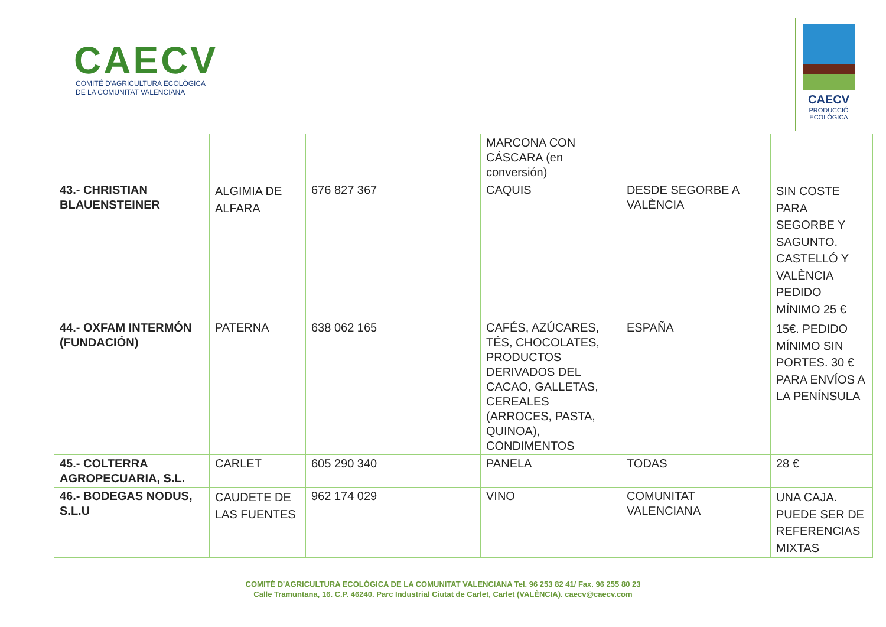CAECV
COMITÉ D'AGRICULTURA ECOLÒGICA
DE LA COMUNITAT VALENCIANA
CAECV
PRODUCCIÓ
ECOLÒGICA
| | | | MARCONA CON CÁSCARA (en conversión) | | |
| 43.- CHRISTIAN BLAUENSTEINER | ALGIMIA DE ALFARA | 676 827 367 | CAQUIS | DESDE SEGORBE A VALÈNCIA | SIN COSTE PARA SEGORBE Y SAGUNTO. CASTELLÓ Y VALÈNCIA PEDIDO MÍNIMO 25 € |
| 44.- OXFAM INTERMÓN (FUNDACIÓN) | PATERNA | 638 062 165 | CAFÉS, AZÚCARES, TÉS, CHOCOLATES, PRODUCTOS DERIVADOS DEL CACAO, GALLETAS, CEREALES (ARROCES, PASTA, QUINOA), CONDIMENTOS | ESPAÑA | 15€. PEDIDO MÍNIMO SIN PORTES. 30 € PARA ENVÍOS A LA PENÍNSULA |
| 45.- COLTERRA AGROPECUARIA, S.L. | CARLET | 605 290 340 | PANELA | TODAS | 28 € |
| 46.- BODEGAS NODUS, S.L.U | CAUDETE DE LAS FUENTES | 962 174 029 | VINO | COMUNITAT VALENCIANA | UNA CAJA. PUEDE SER DE REFERENCIAS MIXTAS |
COMITÈ D'AGRICULTURA ECOLÒGICA DE LA COMUNITAT VALENCIANA Tel. 96 253 82 41/ Fax. 96 255 80 23
Calle Tramuntana, 16. C.P. 46240. Parc Industrial Ciutat de Carlet, Carlet (VALÈNCIA). caecv@caecv.com